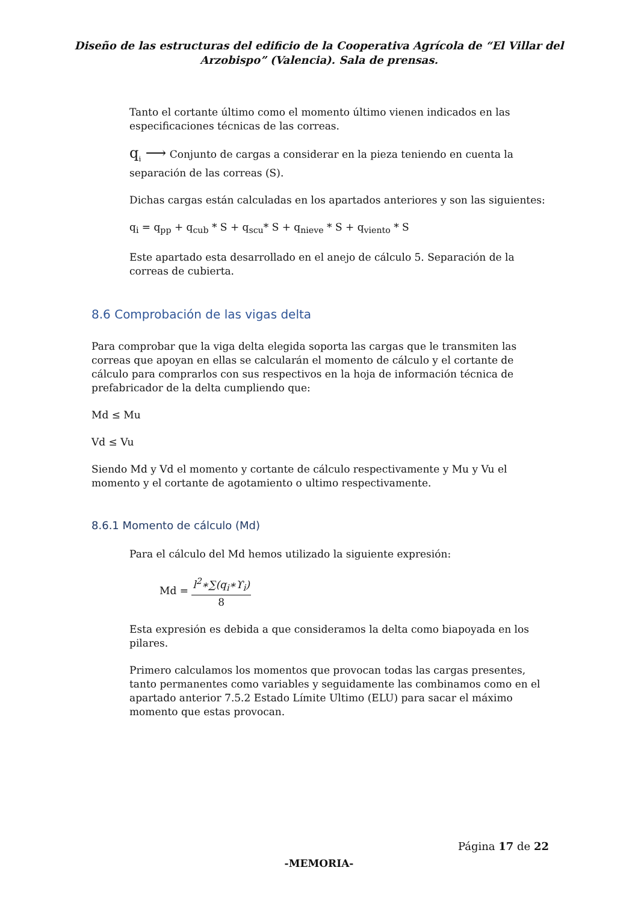Diseño de las estructuras del edificio de la Cooperativa Agrícola de “El Villar del
Arzobispo” (Valencia). Sala de prensas.
Tanto el cortante último como el momento último vienen indicados en las especificaciones técnicas de las correas.
q<sub>i</sub> ⟶ Conjunto de cargas a considerar en la pieza teniendo en cuenta la separación de las correas (S).
Dichas cargas están calculadas en los apartados anteriores y son las siguientes:
q<sub>i</sub> = q<sub>pp</sub> + q<sub>cub</sub> * S + q<sub>scu</sub>* S + q<sub>nieve</sub> * S + q<sub>viento</sub> * S
Este apartado esta desarrollado en el anejo de cálculo 5. Separación de la correas de cubierta.
8.6 Comprobación de las vigas delta
Para comprobar que la viga delta elegida soporta las cargas que le transmiten las correas que apoyan en ellas se calcularán el momento de cálculo y el cortante de cálculo para comprarlos con sus respectivos en la hoja de información técnica de prefabricador de la delta cumpliendo que:
Md ≤ Mu
Vd ≤ Vu
Siendo Md y Vd el momento y cortante de cálculo respectivamente y Mu y Vu el momento y el cortante de agotamiento o ultimo respectivamente.
8.6.1 Momento de cálculo (Md)
Para el cálculo del Md hemos utilizado la siguiente expresión:
Md = l<sup>2</sup>∗∑(q<sub>i</sub>∗ϒ<sub>i</sub>) 8
Esta expresión es debida a que consideramos la delta como biapoyada en los pilares.
Primero calculamos los momentos que provocan todas las cargas presentes, tanto permanentes como variables y seguidamente las combinamos como en el apartado anterior 7.5.2 Estado Límite Ultimo (ELU) para sacar el máximo momento que estas provocan.
Página 17 de 22
-MEMORIA-